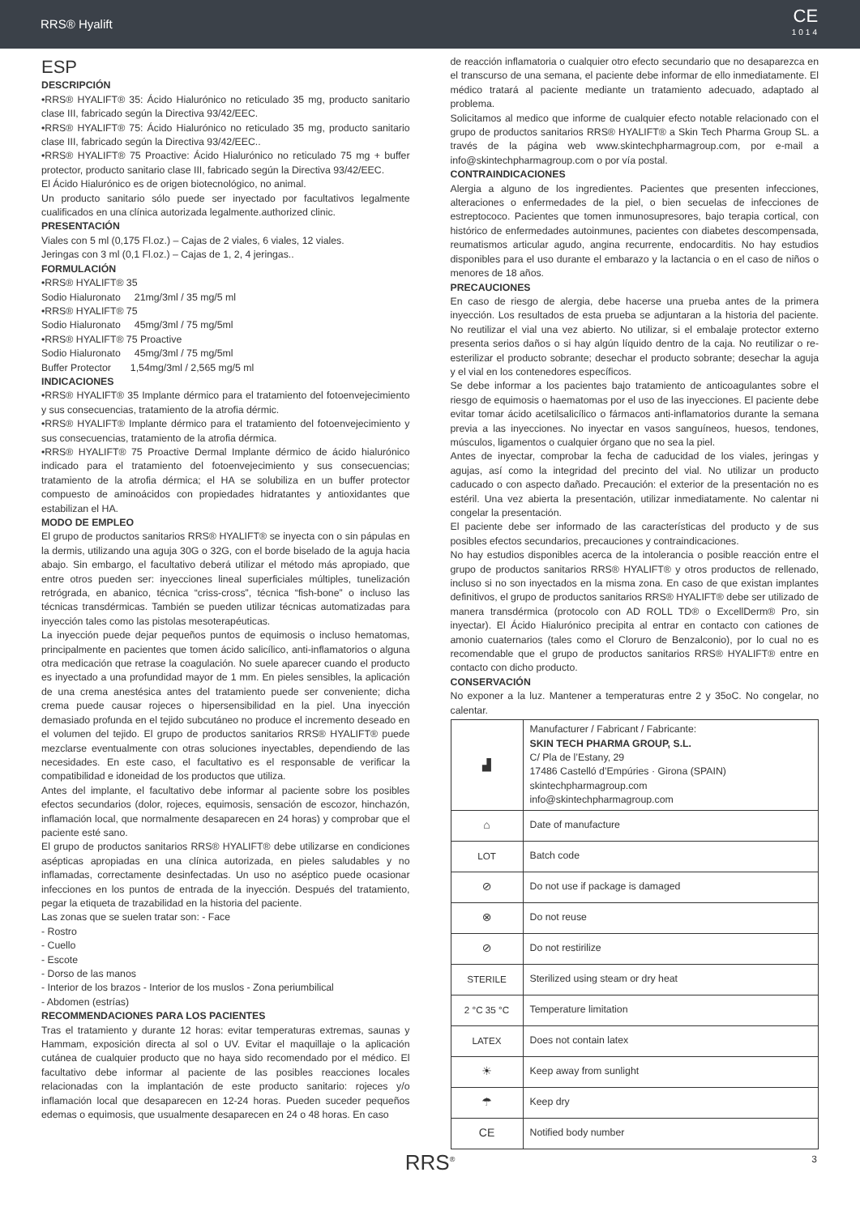RRS® Hyalift CE
1014
ESP
DESCRIPCIÓN
•RRS® HYALIFT® 35: Ácido Hialurónico no reticulado 35 mg, producto sanitario clase III, fabricado según la Directiva 93/42/EEC.
•RRS® HYALIFT® 75: Ácido Hialurónico no reticulado 35 mg, producto sanitario clase III, fabricado según la Directiva 93/42/EEC..
•RRS® HYALIFT® 75 Proactive: Ácido Hialurónico no reticulado 75 mg + buffer protector, producto sanitario clase III, fabricado según la Directiva 93/42/EEC.
El Ácido Hialurónico es de origen biotecnológico, no animal.
Un producto sanitario sólo puede ser inyectado por facultativos legalmente cualificados en una clínica autorizada legalmente.authorized clinic.
PRESENTACIÓN
Viales con 5 ml (0,175 Fl.oz.) – Cajas de 2 viales, 6 viales, 12 viales.
Jeringas con 3 ml (0,1 Fl.oz.) – Cajas de 1, 2, 4 jeringas..
FORMULACIÓN
•RRS® HYALIFT® 35
Sodio Hialuronato 21mg/3ml / 35 mg/5 ml
•RRS® HYALIFT® 75
Sodio Hialuronato 45mg/3ml / 75 mg/5ml
•RRS® HYALIFT® 75 Proactive
Sodio Hialuronato 45mg/3ml / 75 mg/5ml
Buffer Protector 1,54mg/3ml / 2,565 mg/5 ml
INDICACIONES
•RRS® HYALIFT® 35 Implante dérmico para el tratamiento del fotoenvejecimiento y sus consecuencias, tratamiento de la atrofia dérmic.
•RRS® HYALIFT® Implante dérmico para el tratamiento del fotoenvejecimiento y sus consecuencias, tratamiento de la atrofia dérmica.
•RRS® HYALIFT® 75 Proactive Dermal Implante dérmico de ácido hialurónico indicado para el tratamiento del fotoenvejecimiento y sus consecuencias; tratamiento de la atrofia dérmica; el HA se solubiliza en un buffer protector compuesto de aminoácidos con propiedades hidratantes y antioxidantes que estabilizan el HA.
MODO DE EMPLEO
El grupo de productos sanitarios RRS® HYALIFT® se inyecta con o sin pápulas en la dermis, utilizando una aguja 30G o 32G, con el borde biselado de la aguja hacia abajo. Sin embargo, el facultativo deberá utilizar el método más apropiado, que entre otros pueden ser: inyecciones lineal superficiales múltiples, tunelización retrógrada, en abanico, técnica “criss-cross”, técnica “fish-bone” o incluso las técnicas transdérmicas. También se pueden utilizar técnicas automatizadas para inyección tales como las pistolas mesoterapéuticas.
La inyección puede dejar pequeños puntos de equimosis o incluso hematomas, principalmente en pacientes que tomen ácido salicílico, anti-inflamatorios o alguna otra medicación que retrase la coagulación. No suele aparecer cuando el producto es inyectado a una profundidad mayor de 1 mm. En pieles sensibles, la aplicación de una crema anestésica antes del tratamiento puede ser conveniente; dicha crema puede causar rojeces o hipersensibilidad en la piel. Una inyección demasiado profunda en el tejido subcutáneo no produce el incremento deseado en el volumen del tejido. El grupo de productos sanitarios RRS® HYALIFT® puede mezclarse eventualmente con otras soluciones inyectables, dependiendo de las necesidades. En este caso, el facultativo es el responsable de verificar la compatibilidad e idoneidad de los productos que utiliza.
Antes del implante, el facultativo debe informar al paciente sobre los posibles efectos secundarios (dolor, rojeces, equimosis, sensación de escozor, hinchazón, inflamación local, que normalmente desaparecen en 24 horas) y comprobar que el paciente esté sano.
El grupo de productos sanitarios RRS® HYALIFT® debe utilizarse en condiciones asépticas apropiadas en una clínica autorizada, en pieles saludables y no inflamadas, correctamente desinfectadas. Un uso no aséptico puede ocasionar infecciones en los puntos de entrada de la inyección. Después del tratamiento, pegar la etiqueta de trazabilidad en la historia del paciente.
Las zonas que se suelen tratar son: - Face
- Rostro
- Cuello
- Escote
- Dorso de las manos
- Interior de los brazos - Interior de los muslos - Zona periumbilical
- Abdomen (estrías)
RECOMMENDACIONES PARA LOS PACIENTES
Tras el tratamiento y durante 12 horas: evitar temperaturas extremas, saunas y Hammam, exposición directa al sol o UV. Evitar el maquillaje o la aplicación cutánea de cualquier producto que no haya sido recomendado por el médico. El facultativo debe informar al paciente de las posibles reacciones locales relacionadas con la implantación de este producto sanitario: rojeces y/o inflamación local que desaparecen en 12-24 horas. Pueden suceder pequeños edemas o equimosis, que usualmente desaparecen en 24 o 48 horas. En caso
de reacción inflamatoria o cualquier otro efecto secundario que no desaparezca en el transcurso de una semana, el paciente debe informar de ello inmediatamente. El médico tratará al paciente mediante un tratamiento adecuado, adaptado al problema.
Solicitamos al medico que informe de cualquier efecto notable relacionado con el grupo de productos sanitarios RRS® HYALIFT® a Skin Tech Pharma Group SL. a través de la página web www.skintechpharmagroup.com, por e-mail a info@skintechpharmagroup.com o por vía postal.
CONTRAINDICACIONES
Alergia a alguno de los ingredientes. Pacientes que presenten infecciones, alteraciones o enfermedades de la piel, o bien secuelas de infecciones de estreptococo. Pacientes que tomen inmunosupresores, bajo terapia cortical, con histórico de enfermedades autoinmunes, pacientes con diabetes descompensada, reumatismos articular agudo, angina recurrente, endocarditis. No hay estudios disponibles para el uso durante el embarazo y la lactancia o en el caso de niños o menores de 18 años.
PRECAUCIONES
En caso de riesgo de alergia, debe hacerse una prueba antes de la primera inyección. Los resultados de esta prueba se adjuntaran a la historia del paciente. No reutilizar el vial una vez abierto. No utilizar, si el embalaje protector externo presenta serios daños o si hay algún líquido dentro de la caja. No reutilizar o re-esterilizar el producto sobrante; desechar el producto sobrante; desechar la aguja y el vial en los contenedores específicos.
Se debe informar a los pacientes bajo tratamiento de anticoagulantes sobre el riesgo de equimosis o haematomas por el uso de las inyecciones. El paciente debe evitar tomar ácido acetilsalicílico o fármacos anti-inflamatorios durante la semana previa a las inyecciones. No inyectar en vasos sanguíneos, huesos, tendones, músculos, ligamentos o cualquier órgano que no sea la piel.
Antes de inyectar, comprobar la fecha de caducidad de los viales, jeringas y agujas, así como la integridad del precinto del vial. No utilizar un producto caducado o con aspecto dañado. Precaución: el exterior de la presentación no es estéril. Una vez abierta la presentación, utilizar inmediatamente. No calentar ni congelar la presentación.
El paciente debe ser informado de las características del producto y de sus posibles efectos secundarios, precauciones y contraindicaciones.
No hay estudios disponibles acerca de la intolerancia o posible reacción entre el grupo de productos sanitarios RRS® HYALIFT® y otros productos de rellenado, incluso si no son inyectados en la misma zona. En caso de que existan implantes definitivos, el grupo de productos sanitarios RRS® HYALIFT® debe ser utilizado de manera transdérmica (protocolo con AD ROLL TD® o ExcellDerm® Pro, sin inyectar). El Ácido Hialurónico precipita al entrar en contacto con cationes de amonio cuaternarios (tales como el Cloruro de Benzalconio), por lo cual no es recomendable que el grupo de productos sanitarios RRS® HYALIFT® entre en contacto con dicho producto.
CONSERVACIÓN
No exponer a la luz. Mantener a temperaturas entre 2 y 35oC. No congelar, no calentar.
| ▟ | Manufacturer / Fabricant / Fabricante: SKIN TECH PHARMA GROUP, S.L. C/ Pla de l’Estany, 29 17486 Castelló d’Empúries · Girona (SPAIN) skintechpharmagroup.com info@skintechpharmagroup.com |
| ⌂ | Date of manufacture |
| LOT | Batch code |
| ⊘ | Do not use if package is damaged |
| ⊗ | Do not reuse |
| ⊘ | Do not restirilize |
| STERILE | Sterilized using steam or dry heat |
| 2 °C 35 °C | Temperature limitation |
| LATEX | Does not contain latex |
| ☀ | Keep away from sunlight |
| ☂ | Keep dry |
| CE | Notified body number |
RRS<sup>®</sup> 3